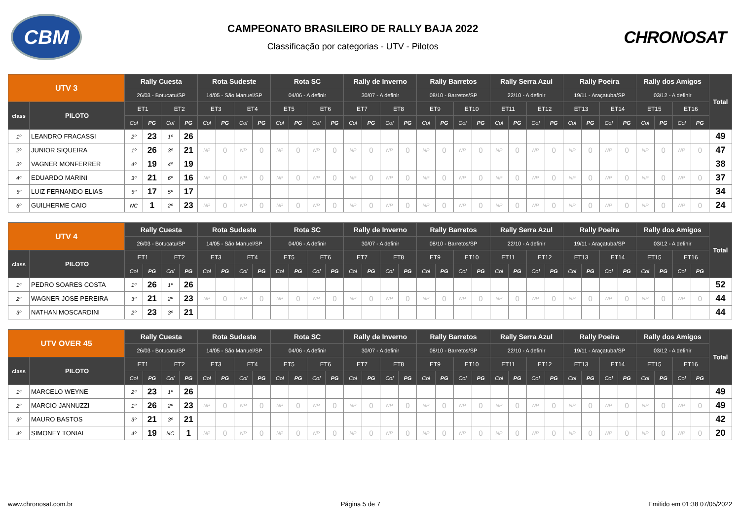CBM
CAMPEONATO BRASILEIRO DE RALLY BAJA 2022
Classificação por categorias - UTV - Pilotos
CHRONOSAT
| UTV 3 | | Rally Cuesta | | | | Rota Sudeste | | | | Rota SC | | | | Rally de Inverno | | | | Rally Barretos | | | | Rally Serra Azul | | | | Rally Poeira | | | | Rally dos Amigos | | | | Total |
| --- | --- | --- | --- | --- | --- | --- | --- | --- | --- | --- | --- | --- | --- | --- | --- | --- | --- | --- | --- | --- | --- | --- | --- | --- | --- | --- | --- | --- | --- | --- | --- | --- | --- | --- |
| | | 26/03 - Botucatu/SP | | | | 14/05 - São Manuel/SP | | | | 04/06 - A definir | | | | 30/07 - A definir | | | | 08/10 - Barretos/SP | | | | 22/10 - A definir | | | | 19/11 - Araçatuba/SP | | | | 03/12 - A definir | | | | |
| class | PILOTO | ET1 | | ET2 | | ET3 | | ET4 | | ET5 | | ET6 | | ET7 | | ET8 | | ET9 | | ET10 | | ET11 | | ET12 | | ET13 | | ET14 | | ET15 | | ET16 | | |
| | | Col | PG | Col | PG | Col | PG | Col | PG | Col | PG | Col | PG | Col | PG | Col | PG | Col | PG | Col | PG | Col | PG | Col | PG | Col | PG | Col | PG | Col | PG | Col | PG | |
| 1º | LEANDRO FRACASSI | 2º | 23 | 1º | 26 | | | | | | | | | | | | | | | | | | | | | | | | | | | | | 49 |
| 2º | JUNIOR SIQUEIRA | 1º | 26 | 3º | 21 | NP | 0 | NP | 0 | NP | 0 | NP | 0 | NP | 0 | NP | 0 | NP | 0 | NP | 0 | NP | 0 | NP | 0 | NP | 0 | NP | 0 | NP | 0 | NP | 0 | 47 |
| 3º | VAGNER MONFERRER | 4º | 19 | 4º | 19 | | | | | | | | | | | | | | | | | | | | | | | | | | | | | 38 |
| 4º | EDUARDO MARINI | 3º | 21 | 6º | 16 | NP | 0 | NP | 0 | NP | 0 | NP | 0 | NP | 0 | NP | 0 | NP | 0 | NP | 0 | NP | 0 | NP | 0 | NP | 0 | NP | 0 | NP | 0 | NP | 0 | 37 |
| 5º | LUIZ FERNANDO ELIAS | 5º | 17 | 5º | 17 | | | | | | | | | | | | | | | | | | | | | | | | | | | | | 34 |
| 6º | GUILHERME CAIO | NC | 1 | 2º | 23 | NP | 0 | NP | 0 | NP | 0 | NP | 0 | NP | 0 | NP | 0 | NP | 0 | NP | 0 | NP | 0 | NP | 0 | NP | 0 | NP | 0 | NP | 0 | NP | 0 | 24 |
| UTV 4 | | Rally Cuesta | | | | Rota Sudeste | | | | Rota SC | | | | Rally de Inverno | | | | Rally Barretos | | | | Rally Serra Azul | | | | Rally Poeira | | | | Rally dos Amigos | | | | Total |
| --- | --- | --- | --- | --- | --- | --- | --- | --- | --- | --- | --- | --- | --- | --- | --- | --- | --- | --- | --- | --- | --- | --- | --- | --- | --- | --- | --- | --- | --- | --- | --- | --- | --- | --- |
| | | 26/03 - Botucatu/SP | | | | 14/05 - São Manuel/SP | | | | 04/06 - A definir | | | | 30/07 - A definir | | | | 08/10 - Barretos/SP | | | | 22/10 - A definir | | | | 19/11 - Araçatuba/SP | | | | 03/12 - A definir | | | | |
| class | PILOTO | ET1 | | ET2 | | ET3 | | ET4 | | ET5 | | ET6 | | ET7 | | ET8 | | ET9 | | ET10 | | ET11 | | ET12 | | ET13 | | ET14 | | ET15 | | ET16 | | |
| | | Col | PG | Col | PG | Col | PG | Col | PG | Col | PG | Col | PG | Col | PG | Col | PG | Col | PG | Col | PG | Col | PG | Col | PG | Col | PG | Col | PG | Col | PG | Col | PG | |
| 1º | PEDRO SOARES COSTA | 1º | 26 | 1º | 26 | | | | | | | | | | | | | | | | | | | | | | | | | | | | | 52 |
| 2º | WAGNER JOSE PEREIRA | 3º | 21 | 2º | 23 | NP | 0 | NP | 0 | NP | 0 | NP | 0 | NP | 0 | NP | 0 | NP | 0 | NP | 0 | NP | 0 | NP | 0 | NP | 0 | NP | 0 | NP | 0 | NP | 0 | 44 |
| 3º | NATHAN MOSCARDINI | 2º | 23 | 3º | 21 | | | | | | | | | | | | | | | | | | | | | | | | | | | | | 44 |
| UTV OVER 45 | | Rally Cuesta | | | | Rota Sudeste | | | | Rota SC | | | | Rally de Inverno | | | | Rally Barretos | | | | Rally Serra Azul | | | | Rally Poeira | | | | Rally dos Amigos | | | | Total |
| --- | --- | --- | --- | --- | --- | --- | --- | --- | --- | --- | --- | --- | --- | --- | --- | --- | --- | --- | --- | --- | --- | --- | --- | --- | --- | --- | --- | --- | --- | --- | --- | --- | --- | --- |
| | | 26/03 - Botucatu/SP | | | | 14/05 - São Manuel/SP | | | | 04/06 - A definir | | | | 30/07 - A definir | | | | 08/10 - Barretos/SP | | | | 22/10 - A definir | | | | 19/11 - Araçatuba/SP | | | | 03/12 - A definir | | | | |
| class | PILOTO | ET1 | | ET2 | | ET3 | | ET4 | | ET5 | | ET6 | | ET7 | | ET8 | | ET9 | | ET10 | | ET11 | | ET12 | | ET13 | | ET14 | | ET15 | | ET16 | | |
| | | Col | PG | Col | PG | Col | PG | Col | PG | Col | PG | Col | PG | Col | PG | Col | PG | Col | PG | Col | PG | Col | PG | Col | PG | Col | PG | Col | PG | Col | PG | Col | PG | |
| 1º | MARCELO WEYNE | 2º | 23 | 1º | 26 | | | | | | | | | | | | | | | | | | | | | | | | | | | | | 49 |
| 2º | MARCIO JANNUZZI | 1º | 26 | 2º | 23 | NP | 0 | NP | 0 | NP | 0 | NP | 0 | NP | 0 | NP | 0 | NP | 0 | NP | 0 | NP | 0 | NP | 0 | NP | 0 | NP | 0 | NP | 0 | NP | 0 | 49 |
| 3º | MAURO BASTOS | 3º | 21 | 3º | 21 | | | | | | | | | | | | | | | | | | | | | | | | | | | | | 42 |
| 4º | SIMONEY TONIAL | 4º | 19 | NC | 1 | NP | 0 | NP | 0 | NP | 0 | NP | 0 | NP | 0 | NP | 0 | NP | 0 | NP | 0 | NP | 0 | NP | 0 | NP | 0 | NP | 0 | NP | 0 | NP | 0 | 20 |
www.chronosat.com.br Página 5 de 7 Emitido em 01:38 07/05/2022